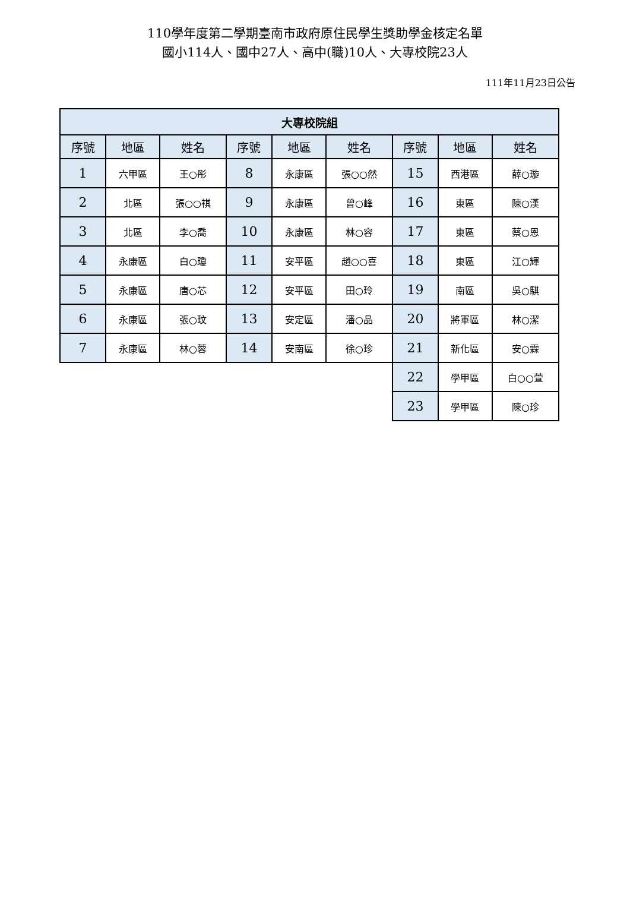110學年度第二學期臺南市政府原住民學生獎助學金核定名單
國小114人、國中27人、高中(職)10人、大專校院23人
111年11月23日公告
| 大專校院組 | | | | | | | | |
| --- | --- | --- | --- | --- | --- | --- | --- | --- |
| 序號 | 地區 | 姓名 | 序號 | 地區 | 姓名 | 序號 | 地區 | 姓名 |
| 1 | 六甲區 | 王○彤 | 8 | 永康區 | 張○○然 | 15 | 西港區 | 薛○璇 |
| 2 | 北區 | 張○○祺 | 9 | 永康區 | 曾○峰 | 16 | 東區 | 陳○漢 |
| 3 | 北區 | 李○喬 | 10 | 永康區 | 林○容 | 17 | 東區 | 蔡○恩 |
| 4 | 永康區 | 白○瓊 | 11 | 安平區 | 趙○○喜 | 18 | 東區 | 江○輝 |
| 5 | 永康區 | 唐○芯 | 12 | 安平區 | 田○玲 | 19 | 南區 | 吳○騏 |
| 6 | 永康區 | 張○玟 | 13 | 安定區 | 潘○品 | 20 | 將軍區 | 林○潔 |
| 7 | 永康區 | 林○蓉 | 14 | 安南區 | 徐○珍 | 21 | 新化區 | 安○霖 |
| | | | | | | 22 | 學甲區 | 白○○萱 |
| | | | | | | 23 | 學甲區 | 陳○珍 |